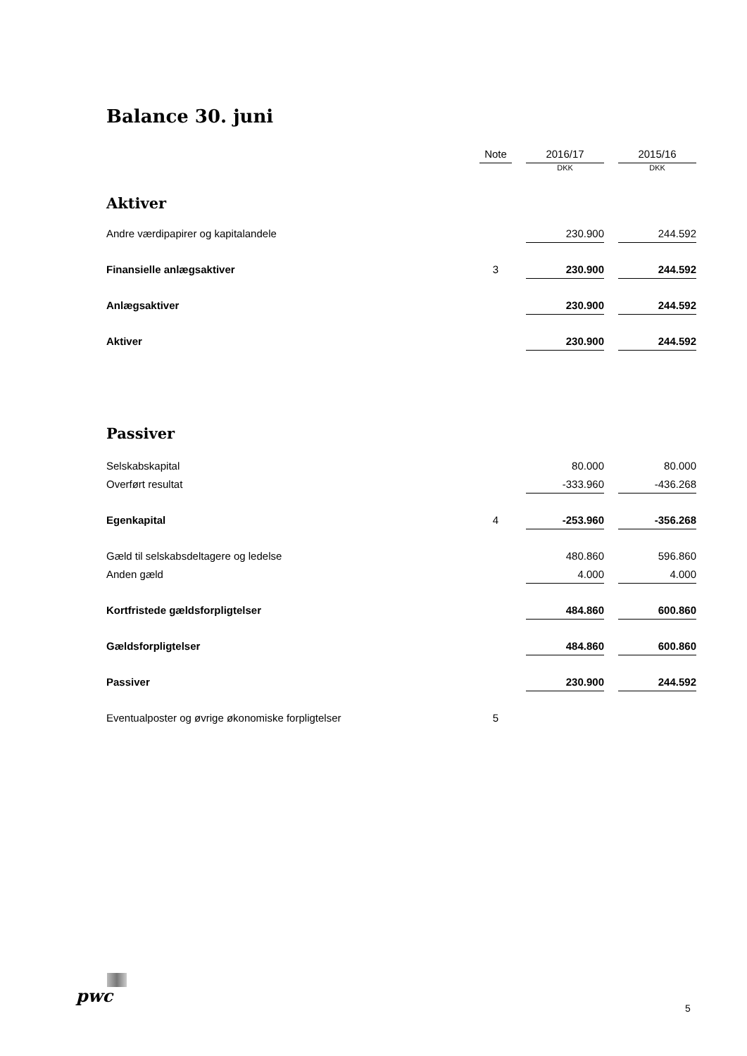Balance 30. juni
| | Note | | 2016/17 | | 2015/16 |
| | | | DKK | | DKK |
| Aktiver | | | | | |
| Andre værdipapirer og kapitalandele | | | 230.900 | | 244.592 |
| Finansielle anlægsaktiver | 3 | | 230.900 | | 244.592 |
| Anlægsaktiver | | | 230.900 | | 244.592 |
| Aktiver | | | 230.900 | | 244.592 |
| Passiver | | | | | |
| Selskabskapital | | | 80.000 | | 80.000 |
| Overført resultat | | | -333.960 | | -436.268 |
| Egenkapital | 4 | | -253.960 | | -356.268 |
| Gæld til selskabsdeltagere og ledelse | | | 480.860 | | 596.860 |
| Anden gæld | | | 4.000 | | 4.000 |
| Kortfristede gældsforpligtelser | | | 484.860 | | 600.860 |
| Gældsforpligtelser | | | 484.860 | | 600.860 |
| Passiver | | | 230.900 | | 244.592 |
| Eventualposter og øvrige økonomiske forpligtelser | 5 | | | | |
pwc
5